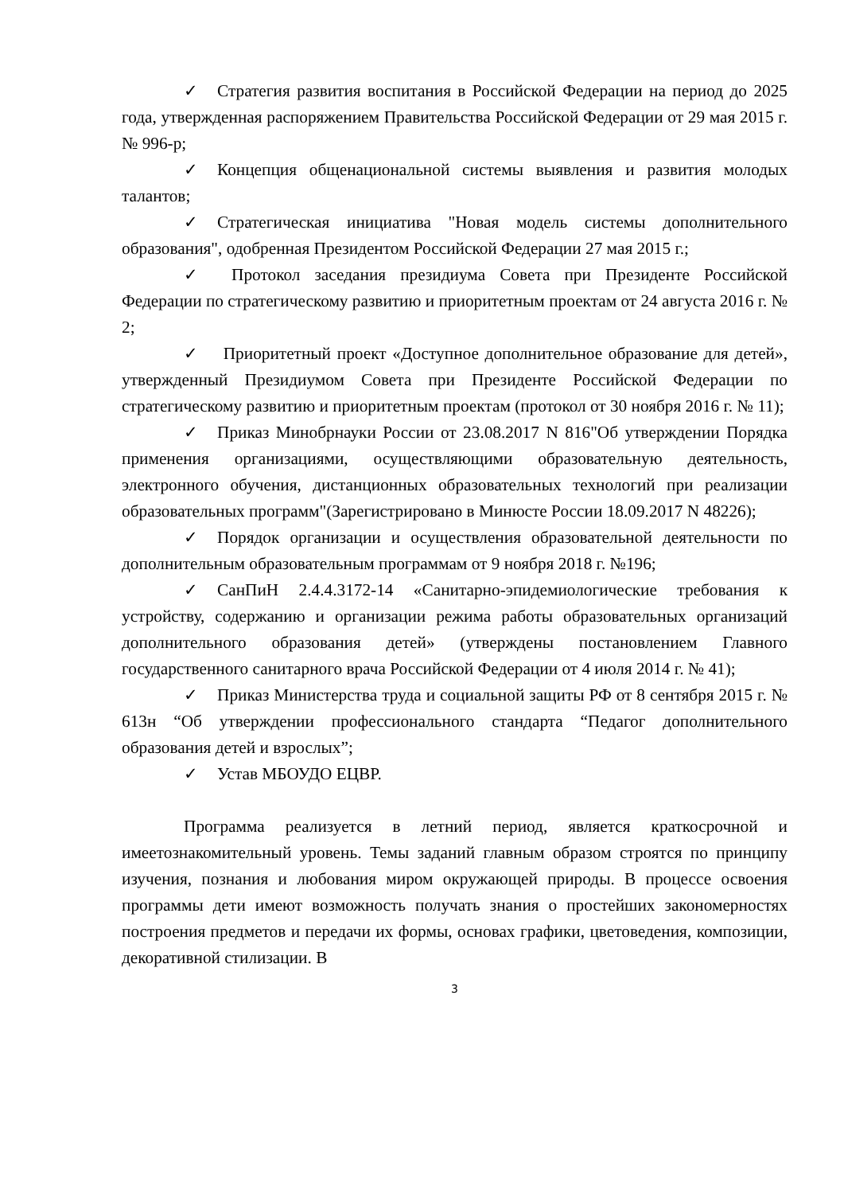✓ Стратегия развития воспитания в Российской Федерации на период до 2025 года, утвержденная распоряжением Правительства Российской Федерации от 29 мая 2015 г. № 996-р;
✓ Концепция общенациональной системы выявления и развития молодых талантов;
✓ Стратегическая инициатива "Новая модель системы дополнительного образования", одобренная Президентом Российской Федерации 27 мая 2015 г.;
✓ Протокол заседания президиума Совета при Президенте Российской Федерации по стратегическому развитию и приоритетным проектам от 24 августа 2016 г. № 2;
✓ Приоритетный проект «Доступное дополнительное образование для детей», утвержденный Президиумом Совета при Президенте Российской Федерации по стратегическому развитию и приоритетным проектам (протокол от 30 ноября 2016 г. № 11);
✓ Приказ Минобрнауки России от 23.08.2017 N 816"Об утверждении Порядка применения организациями, осуществляющими образовательную деятельность, электронного обучения, дистанционных образовательных технологий при реализации образовательных программ"(Зарегистрировано в Минюсте России 18.09.2017 N 48226);
✓ Порядок организации и осуществления образовательной деятельности по дополнительным образовательным программам от 9 ноября 2018 г. №196;
✓ СанПиН 2.4.4.3172-14 «Санитарно-эпидемиологические требования к устройству, содержанию и организации режима работы образовательных организаций дополнительного образования детей» (утверждены постановлением Главного государственного санитарного врача Российской Федерации от 4 июля 2014 г. № 41);
✓ Приказ Министерства труда и социальной защиты РФ от 8 сентября 2015 г. № 613н “Об утверждении профессионального стандарта “Педагог дополнительного образования детей и взрослых”;
✓ Устав МБОУДО ЕЦВР.
Программа реализуется в летний период, является краткосрочной и имеетознакомительный уровень. Темы заданий главным образом строятся по принципу изучения, познания и любования миром окружающей природы. В процессе освоения программы дети имеют возможность получать знания о простейших закономерностях построения предметов и передачи их формы, основах графики, цветоведения, композиции, декоративной стилизации. В
3